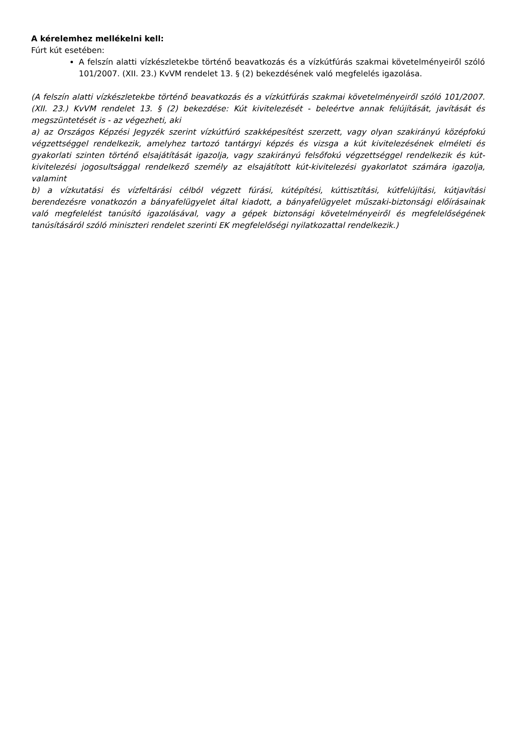A kérelemhez mellékelni kell:
Fúrt kút esetében:
A felszín alatti vízkészletekbe történő beavatkozás és a vízkútfúrás szakmai követelményeiről szóló 101/2007. (XII. 23.) KvVM rendelet 13. § (2) bekezdésének való megfelelés igazolása.
(A felszín alatti vízkészletekbe történő beavatkozás és a vízkútfúrás szakmai követelményeiről szóló 101/2007. (XII. 23.) KvVM rendelet 13. § (2) bekezdése: Kút kivitelezését - beleértve annak felújítását, javítását és megszüntetését is - az végezheti, aki
a) az Országos Képzési Jegyzék szerint vízkútfúró szakképesítést szerzett, vagy olyan szakirányú középfokú végzettséggel rendelkezik, amelyhez tartozó tantárgyi képzés és vizsga a kút kivitelezésének elméleti és gyakorlati szinten történő elsajátítását igazolja, vagy szakirányú felsőfokú végzettséggel rendelkezik és kút-kivitelezési jogosultsággal rendelkező személy az elsajátított kút-kivitelezési gyakorlatot számára igazolja, valamint
b) a vízkutatási és vízfeltárási célból végzett fúrási, kútépítési, kúttisztítási, kútfelújítási, kútjavítási berendezésre vonatkozón a bányafelügyelet által kiadott, a bányafelügyelet műszaki-biztonsági előírásainak való megfelelést tanúsító igazolásával, vagy a gépek biztonsági követelményeiről és megfelelőségének tanúsításáról szóló miniszteri rendelet szerinti EK megfelelőségi nyilatkozattal rendelkezik.)